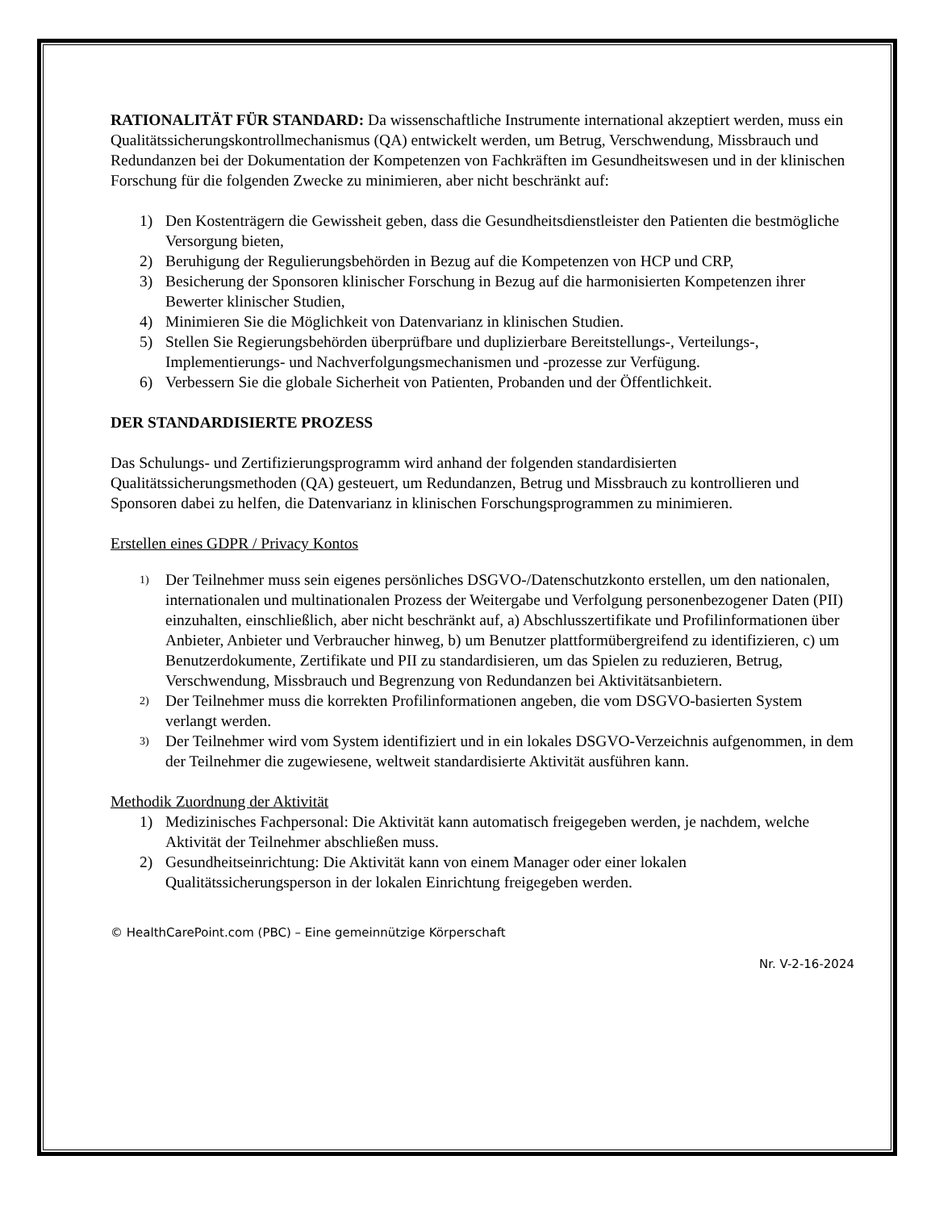RATIONALITÄT FÜR STANDARD: Da wissenschaftliche Instrumente international akzeptiert werden, muss ein Qualitätssicherungskontrollmechanismus (QA) entwickelt werden, um Betrug, Verschwendung, Missbrauch und Redundanzen bei der Dokumentation der Kompetenzen von Fachkräften im Gesundheitswesen und in der klinischen Forschung für die folgenden Zwecke zu minimieren, aber nicht beschränkt auf:
1) Den Kostenträgern die Gewissheit geben, dass die Gesundheitsdienstleister den Patienten die bestmögliche Versorgung bieten,
2) Beruhigung der Regulierungsbehörden in Bezug auf die Kompetenzen von HCP und CRP,
3) Besicherung der Sponsoren klinischer Forschung in Bezug auf die harmonisierten Kompetenzen ihrer Bewerter klinischer Studien,
4) Minimieren Sie die Möglichkeit von Datenvarianz in klinischen Studien.
5) Stellen Sie Regierungsbehörden überprüfbare und duplizierbare Bereitstellungs-, Verteilungs-, Implementierungs- und Nachverfolgungsmechanismen und -prozesse zur Verfügung.
6) Verbessern Sie die globale Sicherheit von Patienten, Probanden und der Öffentlichkeit.
DER STANDARDISIERTE PROZESS
Das Schulungs- und Zertifizierungsprogramm wird anhand der folgenden standardisierten Qualitätssicherungsmethoden (QA) gesteuert, um Redundanzen, Betrug und Missbrauch zu kontrollieren und Sponsoren dabei zu helfen, die Datenvarianz in klinischen Forschungsprogrammen zu minimieren.
Erstellen eines GDPR / Privacy Kontos
1) Der Teilnehmer muss sein eigenes persönliches DSGVO-/Datenschutzkonto erstellen, um den nationalen, internationalen und multinationalen Prozess der Weitergabe und Verfolgung personenbezogener Daten (PII) einzuhalten, einschließlich, aber nicht beschränkt auf, a) Abschlusszertifikate und Profilinformationen über Anbieter, Anbieter und Verbraucher hinweg, b) um Benutzer plattformübergreifend zu identifizieren, c) um Benutzerdokumente, Zertifikate und PII zu standardisieren, um das Spielen zu reduzieren, Betrug, Verschwendung, Missbrauch und Begrenzung von Redundanzen bei Aktivitätsanbietern.
2) Der Teilnehmer muss die korrekten Profilinformationen angeben, die vom DSGVO-basierten System verlangt werden.
3) Der Teilnehmer wird vom System identifiziert und in ein lokales DSGVO-Verzeichnis aufgenommen, in dem der Teilnehmer die zugewiesene, weltweit standardisierte Aktivität ausführen kann.
Methodik Zuordnung der Aktivität
1) Medizinisches Fachpersonal: Die Aktivität kann automatisch freigegeben werden, je nachdem, welche Aktivität der Teilnehmer abschließen muss.
2) Gesundheitseinrichtung: Die Aktivität kann von einem Manager oder einer lokalen Qualitätssicherungsperson in der lokalen Einrichtung freigegeben werden.
© HealthCarePoint.com (PBC) – Eine gemeinnützige Körperschaft
Nr. V-2-16-2024